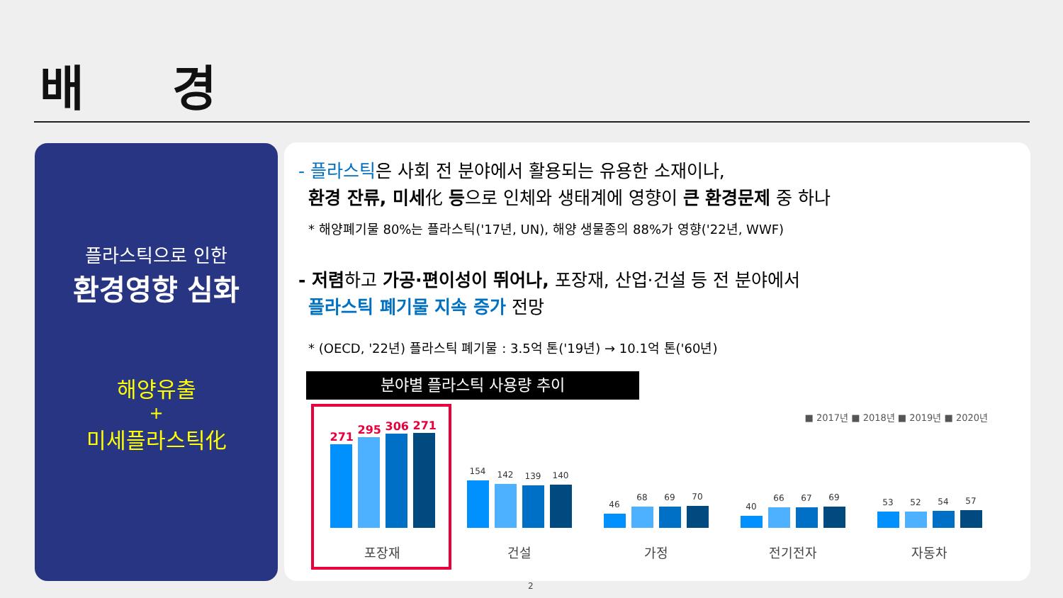배 경
플라스틱으로 인한
환경영향 심화
해양유출
+
미세플라스틱化
- 플라스틱은 사회 전 분야에서 활용되는 유용한 소재이나,
환경 잔류, 미세化 등으로 인체와 생태계에 영향이 큰 환경문제 중 하나
* 해양폐기물 80%는 플라스틱('17년, UN), 해양 생물종의 88%가 영향('22년, WWF)
- 저렴하고 가공·편이성이 뛰어나, 포장재, 산업·건설 등 전 분야에서
플라스틱 폐기물 지속 증가 전망
* (OECD, '22년) 플라스틱 폐기물 : 3.5억 톤('19년) → 10.1억 톤('60년)
분야별 플라스틱 사용량 추이
■ 2017년 ■ 2018년 ■ 2019년 ■ 2020년
271
295
306
271
154
142
139
140
46
68 69
70
40
66 67
69
53 52
54
57
포장재 건설 가정 전기전자 자동차
2